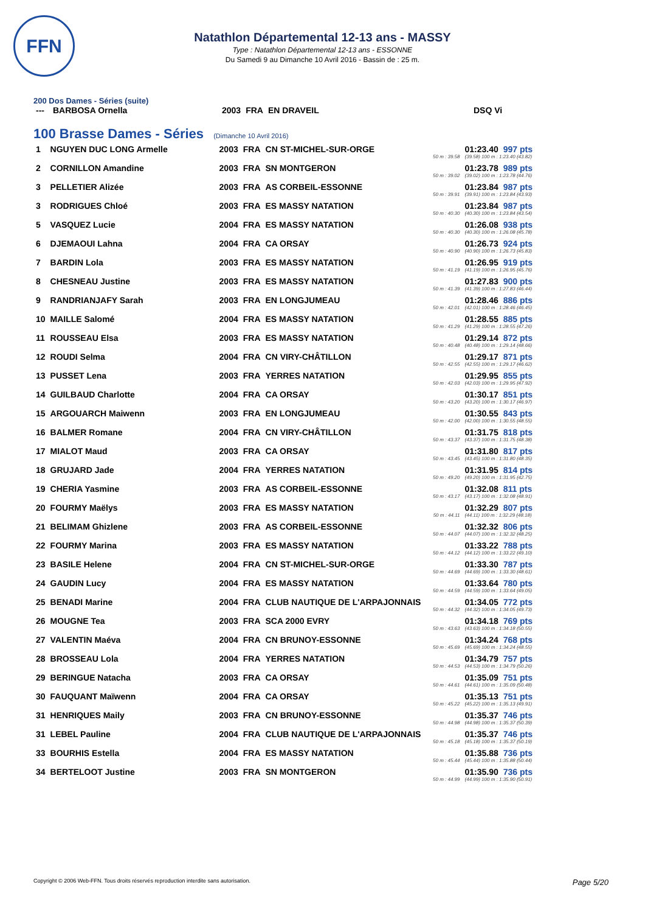FFN
Natathlon Départemental 12-13 ans - MASSY
Type : Natathlon Départemental 12-13 ans - ESSONNE
Du Samedi 9 au Dimanche 10 Avril 2016 - Bassin de : 25 m.
200 Dos Dames - Séries (suite)
| --- | BARBOSA Ornella | 2003 | FRA | EN DRAVEIL | DSQ Vi |
100 Brasse Dames - Séries (Dimanche 10 Avril 2016)
| 1 | NGUYEN DUC LONG Armelle | 2003 | FRA | CN ST-MICHEL-SUR-ORGE | 01:23.40 | 997 pts |
| 50 m : 39.58 | | | | | (39.58) 100 m : 1:23.40 (43.82) | |
| 2 | CORNILLON Amandine | 2003 | FRA | SN MONTGERON | 01:23.78 | 989 pts |
| 50 m : 39.02 | | | | | (39.02) 100 m : 1:23.78 (44.76) | |
| 3 | PELLETIER Alizée | 2003 | FRA | AS CORBEIL-ESSONNE | 01:23.84 | 987 pts |
| 50 m : 39.91 | | | | | (39.91) 100 m : 1:23.84 (43.93) | |
| 3 | RODRIGUES Chloé | 2003 | FRA | ES MASSY NATATION | 01:23.84 | 987 pts |
| 50 m : 40.30 | | | | | (40.30) 100 m : 1:23.84 (43.54) | |
| 5 | VASQUEZ Lucie | 2004 | FRA | ES MASSY NATATION | 01:26.08 | 938 pts |
| 50 m : 40.30 | | | | | (40.30) 100 m : 1:26.08 (45.78) | |
| 6 | DJEMAOUI Lahna | 2004 | FRA | CA ORSAY | 01:26.73 | 924 pts |
| 50 m : 40.90 | | | | | (40.90) 100 m : 1:26.73 (45.83) | |
| 7 | BARDIN Lola | 2003 | FRA | ES MASSY NATATION | 01:26.95 | 919 pts |
| 50 m : 41.19 | | | | | (41.19) 100 m : 1:26.95 (45.76) | |
| 8 | CHESNEAU Justine | 2003 | FRA | ES MASSY NATATION | 01:27.83 | 900 pts |
| 50 m : 41.39 | | | | | (41.39) 100 m : 1:27.83 (46.44) | |
| 9 | RANDRIANJAFY Sarah | 2003 | FRA | EN LONGJUMEAU | 01:28.46 | 886 pts |
| 50 m : 42.01 | | | | | (42.01) 100 m : 1:28.46 (46.45) | |
| 10 | MAILLE Salomé | 2004 | FRA | ES MASSY NATATION | 01:28.55 | 885 pts |
| 50 m : 41.29 | | | | | (41.29) 100 m : 1:28.55 (47.26) | |
| 11 | ROUSSEAU Elsa | 2003 | FRA | ES MASSY NATATION | 01:29.14 | 872 pts |
| 50 m : 40.48 | | | | | (40.48) 100 m : 1:29.14 (48.66) | |
| 12 | ROUDI Selma | 2004 | FRA | CN VIRY-CHÂTILLON | 01:29.17 | 871 pts |
| 50 m : 42.55 | | | | | (42.55) 100 m : 1:29.17 (46.62) | |
| 13 | PUSSET Lena | 2003 | FRA | YERRES NATATION | 01:29.95 | 855 pts |
| 50 m : 42.03 | | | | | (42.03) 100 m : 1:29.95 (47.92) | |
| 14 | GUILBAUD Charlotte | 2004 | FRA | CA ORSAY | 01:30.17 | 851 pts |
| 50 m : 43.20 | | | | | (43.20) 100 m : 1:30.17 (46.97) | |
| 15 | ARGOUARCH Maiwenn | 2003 | FRA | EN LONGJUMEAU | 01:30.55 | 843 pts |
| 50 m : 42.00 | | | | | (42.00) 100 m : 1:30.55 (48.55) | |
| 16 | BALMER Romane | 2004 | FRA | CN VIRY-CHÂTILLON | 01:31.75 | 818 pts |
| 50 m : 43.37 | | | | | (43.37) 100 m : 1:31.75 (48.38) | |
| 17 | MIALOT Maud | 2003 | FRA | CA ORSAY | 01:31.80 | 817 pts |
| 50 m : 43.45 | | | | | (43.45) 100 m : 1:31.80 (48.35) | |
| 18 | GRUJARD Jade | 2004 | FRA | YERRES NATATION | 01:31.95 | 814 pts |
| 50 m : 49.20 | | | | | (49.20) 100 m : 1:31.95 (42.75) | |
| 19 | CHERIA Yasmine | 2003 | FRA | AS CORBEIL-ESSONNE | 01:32.08 | 811 pts |
| 50 m : 43.17 | | | | | (43.17) 100 m : 1:32.08 (48.91) | |
| 20 | FOURMY Maëlys | 2003 | FRA | ES MASSY NATATION | 01:32.29 | 807 pts |
| 50 m : 44.11 | | | | | (44.11) 100 m : 1:32.29 (48.18) | |
| 21 | BELIMAM Ghizlene | 2003 | FRA | AS CORBEIL-ESSONNE | 01:32.32 | 806 pts |
| 50 m : 44.07 | | | | | (44.07) 100 m : 1:32.32 (48.25) | |
| 22 | FOURMY Marina | 2003 | FRA | ES MASSY NATATION | 01:33.22 | 788 pts |
| 50 m : 44.12 | | | | | (44.12) 100 m : 1:33.22 (49.10) | |
| 23 | BASILE Helene | 2004 | FRA | CN ST-MICHEL-SUR-ORGE | 01:33.30 | 787 pts |
| 50 m : 44.69 | | | | | (44.69) 100 m : 1:33.30 (48.61) | |
| 24 | GAUDIN Lucy | 2004 | FRA | ES MASSY NATATION | 01:33.64 | 780 pts |
| 50 m : 44.59 | | | | | (44.59) 100 m : 1:33.64 (49.05) | |
| 25 | BENADI Marine | 2004 | FRA | CLUB NAUTIQUE DE L'ARPAJONNAIS | 01:34.05 | 772 pts |
| 50 m : 44.32 | | | | | (44.32) 100 m : 1:34.05 (49.73) | |
| 26 | MOUGNE Tea | 2003 | FRA | SCA 2000 EVRY | 01:34.18 | 769 pts |
| 50 m : 43.63 | | | | | (43.63) 100 m : 1:34.18 (50.55) | |
| 27 | VALENTIN Maéva | 2004 | FRA | CN BRUNOY-ESSONNE | 01:34.24 | 768 pts |
| 50 m : 45.69 | | | | | (45.69) 100 m : 1:34.24 (48.55) | |
| 28 | BROSSEAU Lola | 2004 | FRA | YERRES NATATION | 01:34.79 | 757 pts |
| 50 m : 44.53 | | | | | (44.53) 100 m : 1:34.79 (50.26) | |
| 29 | BERINGUE Natacha | 2003 | FRA | CA ORSAY | 01:35.09 | 751 pts |
| 50 m : 44.61 | | | | | (44.61) 100 m : 1:35.09 (50.48) | |
| 30 | FAUQUANT Maïwenn | 2004 | FRA | CA ORSAY | 01:35.13 | 751 pts |
| 50 m : 45.22 | | | | | (45.22) 100 m : 1:35.13 (49.91) | |
| 31 | HENRIQUES Maily | 2003 | FRA | CN BRUNOY-ESSONNE | 01:35.37 | 746 pts |
| 50 m : 44.98 | | | | | (44.98) 100 m : 1:35.37 (50.39) | |
| 31 | LEBEL Pauline | 2004 | FRA | CLUB NAUTIQUE DE L'ARPAJONNAIS | 01:35.37 | 746 pts |
| 50 m : 45.18 | | | | | (45.18) 100 m : 1:35.37 (50.19) | |
| 33 | BOURHIS Estella | 2004 | FRA | ES MASSY NATATION | 01:35.88 | 736 pts |
| 50 m : 45.44 | | | | | (45.44) 100 m : 1:35.88 (50.44) | |
| 34 | BERTELOOT Justine | 2003 | FRA | SN MONTGERON | 01:35.90 | 736 pts |
| 50 m : 44.99 | | | | | (44.99) 100 m : 1:35.90 (50.91) | |
Copyright © 2006 Web-FFN. Tous droits réservés reproduction interdite sans autorisation. Page 5/20